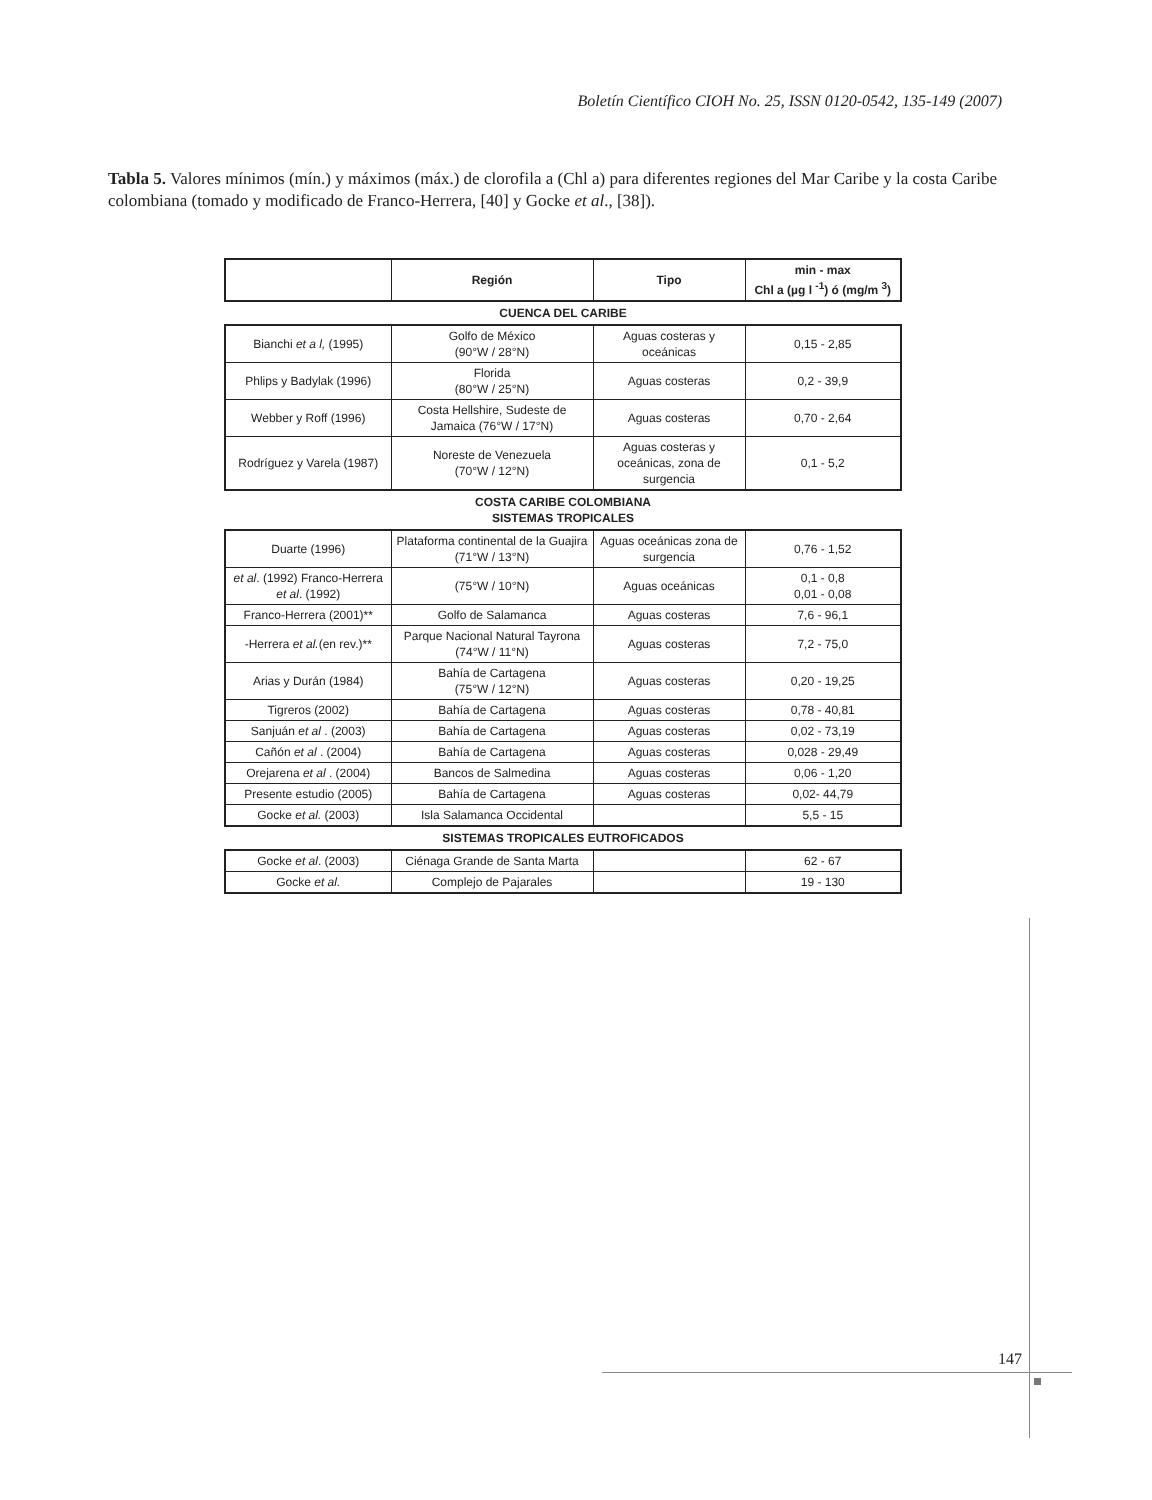Boletín Científico CIOH No. 25, ISSN 0120-0542, 135-149 (2007)
Tabla 5. Valores mínimos (mín.) y máximos (máx.) de clorofila a (Chl a) para diferentes regiones del Mar Caribe y la costa Caribe colombiana (tomado y modificado de Franco-Herrera, [40] y Gocke et al., [38]).
| | Región | Tipo | min - max Chl a (µg l <sup>-1</sup>) ó (mg/m <sup>3</sup>) |
| --- | --- | --- | --- |
CUENCA DEL CARIBE
| Bianchi et a l, (1995) | Golfo de México (90°W / 28°N) | Aguas costeras y oceánicas | 0,15 - 2,85 |
| Phlips y Badylak (1996) | Florida (80°W / 25°N) | Aguas costeras | 0,2 - 39,9 |
| Webber y Roff (1996) | Costa Hellshire, Sudeste de Jamaica (76°W / 17°N) | Aguas costeras | 0,70 - 2,64 |
| Rodríguez y Varela (1987) | Noreste de Venezuela (70°W / 12°N) | Aguas costeras y oceánicas, zona de surgencia | 0,1 - 5,2 |
COSTA CARIBE COLOMBIANA
SISTEMAS TROPICALES
| Duarte (1996) | Plataforma continental de la Guajira (71°W / 13°N) | Aguas oceánicas zona de surgencia | 0,76 - 1,52 |
| et al . (1992) Franco-Herrera et al . (1992) | (75°W / 10°N) | Aguas oceánicas | 0,1 - 0,8 0,01 - 0,08 |
| Franco-Herrera (2001)** | Golfo de Salamanca | Aguas costeras | 7,6 - 96,1 |
| -Herrera et al. (en rev.)** | Parque Nacional Natural Tayrona (74°W / 11°N) | Aguas costeras | 7,2 - 75,0 |
| Arias y Durán (1984) | Bahía de Cartagena (75°W / 12°N) | Aguas costeras | 0,20 - 19,25 |
| Tigreros (2002) | Bahía de Cartagena | Aguas costeras | 0,78 - 40,81 |
| Sanjuán et al . (2003) | Bahía de Cartagena | Aguas costeras | 0,02 - 73,19 |
| Cañón et al . (2004) | Bahía de Cartagena | Aguas costeras | 0,028 - 29,49 |
| Orejarena et al . (2004) | Bancos de Salmedina | Aguas costeras | 0,06 - 1,20 |
| Presente estudio (2005) | Bahía de Cartagena | Aguas costeras | 0,02- 44,79 |
| Gocke et al. (2003) | Isla Salamanca Occidental | | 5,5 - 15 |
SISTEMAS TROPICALES EUTROFICADOS
| Gocke et al . (2003) | Ciénaga Grande de Santa Marta | | 62 - 67 |
| Gocke et al. | Complejo de Pajarales | | 19 - 130 |
147